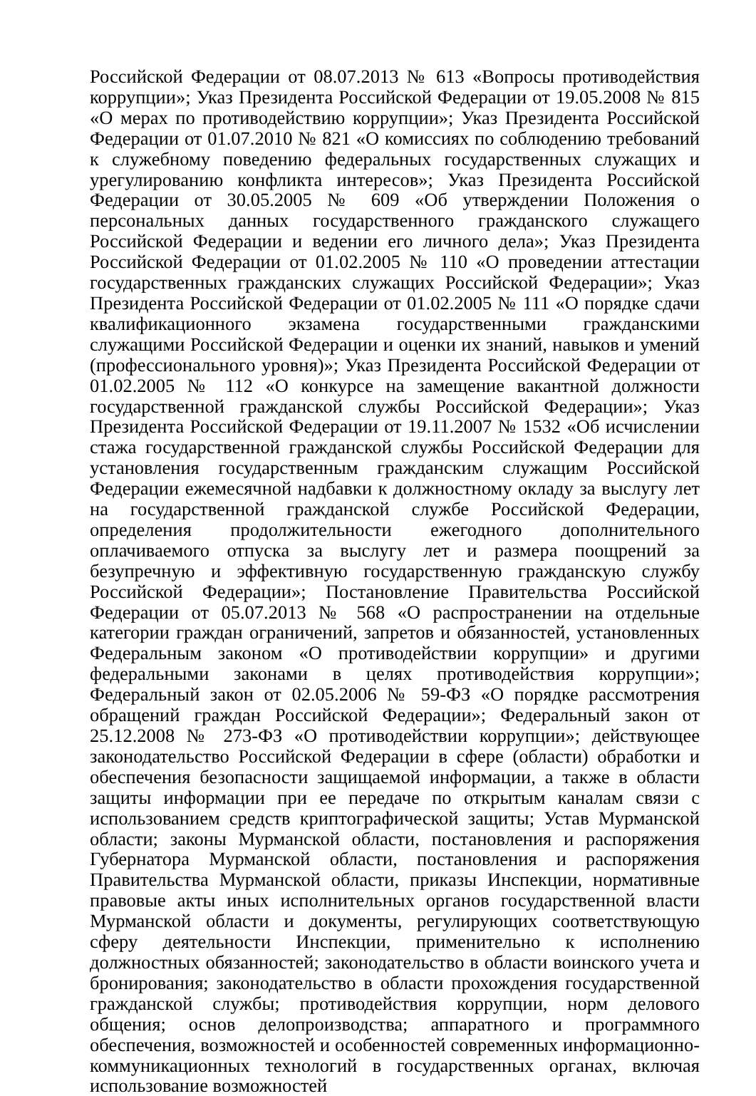Российской Федерации от 08.07.2013 № 613 «Вопросы противодействия коррупции»; Указ Президента Российской Федерации от 19.05.2008 № 815 «О мерах по противодействию коррупции»; Указ Президента Российской Федерации от 01.07.2010 № 821 «О комиссиях по соблюдению требований к служебному поведению федеральных государственных служащих и урегулированию конфликта интересов»; Указ Президента Российской Федерации от 30.05.2005 № 609 «Об утверждении Положения о персональных данных государственного гражданского служащего Российской Федерации и ведении его личного дела»; Указ Президента Российской Федерации от 01.02.2005 № 110 «О проведении аттестации государственных гражданских служащих Российской Федерации»; Указ Президента Российской Федерации от 01.02.2005 № 111 «О порядке сдачи квалификационного экзамена государственными гражданскими служащими Российской Федерации и оценки их знаний, навыков и умений (профессионального уровня)»; Указ Президента Российской Федерации от 01.02.2005 № 112 «О конкурсе на замещение вакантной должности государственной гражданской службы Российской Федерации»; Указ Президента Российской Федерации от 19.11.2007 № 1532 «Об исчислении стажа государственной гражданской службы Российской Федерации для установления государственным гражданским служащим Российской Федерации ежемесячной надбавки к должностному окладу за выслугу лет на государственной гражданской службе Российской Федерации, определения продолжительности ежегодного дополнительного оплачиваемого отпуска за выслугу лет и размера поощрений за безупречную и эффективную государственную гражданскую службу Российской Федерации»; Постановление Правительства Российской Федерации от 05.07.2013 № 568 «О распространении на отдельные категории граждан ограничений, запретов и обязанностей, установленных Федеральным законом «О противодействии коррупции» и другими федеральными законами в целях противодействия коррупции»; Федеральный закон от 02.05.2006 № 59-ФЗ «О порядке рассмотрения обращений граждан Российской Федерации»; Федеральный закон от 25.12.2008 № 273-ФЗ «О противодействии коррупции»; действующее законодательство Российской Федерации в сфере (области) обработки и обеспечения безопасности защищаемой информации, а также в области защиты информации при ее передаче по открытым каналам связи с использованием средств криптографической защиты; Устав Мурманской области; законы Мурманской области, постановления и распоряжения Губернатора Мурманской области, постановления и распоряжения Правительства Мурманской области, приказы Инспекции, нормативные правовые акты иных исполнительных органов государственной власти Мурманской области и документы, регулирующих соответствующую сферу деятельности Инспекции, применительно к исполнению должностных обязанностей; законодательство в области воинского учета и бронирования; законодательство в области прохождения государственной гражданской службы; противодействия коррупции, норм делового общения; основ делопроизводства; аппаратного и программного обеспечения, возможностей и особенностей современных информационно-коммуникационных технологий в государственных органах, включая использование возможностей